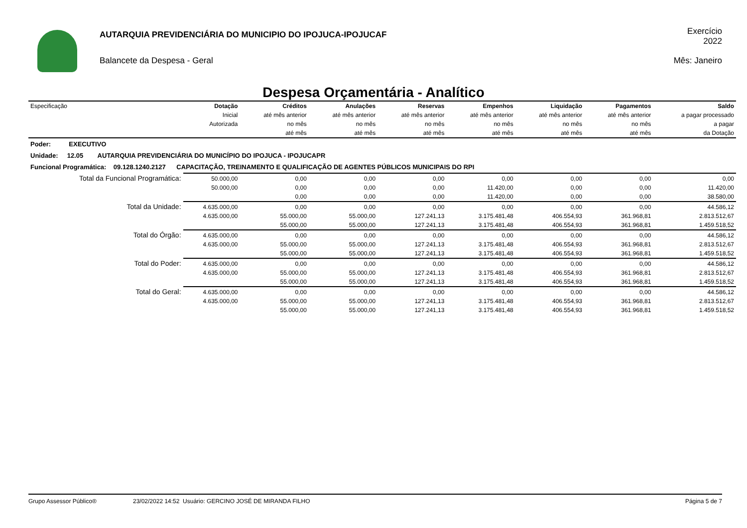AUTARQUIA PREVIDENCIÁRIA DO MUNICIPIO DO IPOJUCA-IPOJUCAF
Balancete da Despesa - Geral
Exercício
2022
Mês: Janeiro
Despesa Orçamentária - Analítico
| Especificação | Dotação | Créditos | Anulações | Reservas | Empenhos | Liquidação | Pagamentos | Saldo |
| --- | --- | --- | --- | --- | --- | --- | --- | --- |
| | Inicial | até mês anterior | até mês anterior | até mês anterior | até mês anterior | até mês anterior | até mês anterior | a pagar processado |
| | Autorizada | no mês | no mês | no mês | no mês | no mês | no mês | a pagar |
| | | até mês | até mês | até mês | até mês | até mês | até mês | da Dotação |
| Poder: EXECUTIVO | | | | | | | | |
| Unidade: 12.05 AUTARQUIA PREVIDENCIÁRIA DO MUNICÍPIO DO IPOJUCA - IPOJUCAPR | | | | | | | | |
| Funcional Programática: 09.128.1240.2127 CAPACITAÇÃO, TREINAMENTO E QUALIFICAÇÃO DE AGENTES PÚBLICOS MUNICIPAIS DO RPI | | | | | | | | |
| Total da Funcional Programática: | 50.000,00 | 0,00 | 0,00 | 0,00 | 0,00 | 0,00 | 0,00 | 0,00 |
| | 50.000,00 | 0,00 | 0,00 | 0,00 | 11.420,00 | 0,00 | 0,00 | 11.420,00 |
| | | 0,00 | 0,00 | 0,00 | 11.420,00 | 0,00 | 0,00 | 38.580,00 |
| Total da Unidade: | 4.635.000,00 | 0,00 | 0,00 | 0,00 | 0,00 | 0,00 | 0,00 | 44.586,12 |
| | 4.635.000,00 | 55.000,00 | 55.000,00 | 127.241,13 | 3.175.481,48 | 406.554,93 | 361.968,81 | 2.813.512,67 |
| | | 55.000,00 | 55.000,00 | 127.241,13 | 3.175.481,48 | 406.554,93 | 361.968,81 | 1.459.518,52 |
| Total do Órgão: | 4.635.000,00 | 0,00 | 0,00 | 0,00 | 0,00 | 0,00 | 0,00 | 44.586,12 |
| | 4.635.000,00 | 55.000,00 | 55.000,00 | 127.241,13 | 3.175.481,48 | 406.554,93 | 361.968,81 | 2.813.512,67 |
| | | 55.000,00 | 55.000,00 | 127.241,13 | 3.175.481,48 | 406.554,93 | 361.968,81 | 1.459.518,52 |
| Total do Poder: | 4.635.000,00 | 0,00 | 0,00 | 0,00 | 0,00 | 0,00 | 0,00 | 44.586,12 |
| | 4.635.000,00 | 55.000,00 | 55.000,00 | 127.241,13 | 3.175.481,48 | 406.554,93 | 361.968,81 | 2.813.512,67 |
| | | 55.000,00 | 55.000,00 | 127.241,13 | 3.175.481,48 | 406.554,93 | 361.968,81 | 1.459.518,52 |
| Total do Geral: | 4.635.000,00 | 0,00 | 0,00 | 0,00 | 0,00 | 0,00 | 0,00 | 44.586,12 |
| | 4.635.000,00 | 55.000,00 | 55.000,00 | 127.241,13 | 3.175.481,48 | 406.554,93 | 361.968,81 | 2.813.512,67 |
| | | 55.000,00 | 55.000,00 | 127.241,13 | 3.175.481,48 | 406.554,93 | 361.968,81 | 1.459.518,52 |
Grupo Assessor Público® 23/02/2022 14:52 Usuário: GERCINO JOSÉ DE MIRANDA FILHO Página 5 de 7